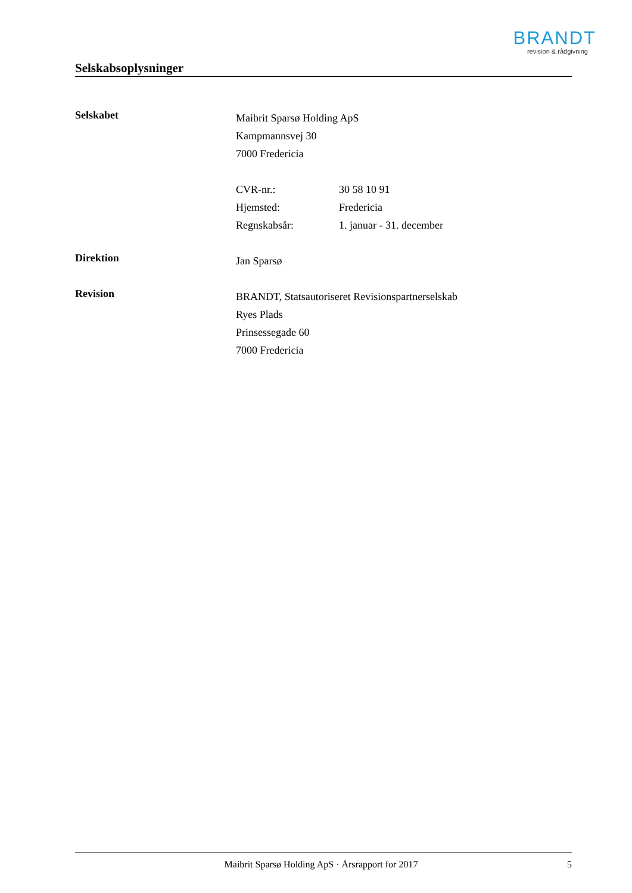BRANDT
revision & rådgivning
Selskabsoplysninger
Selskabet
Maibrit Sparsø Holding ApS
Kampmannsvej 30
7000 Fredericia
CVR-nr.: 30 58 10 91
Hjemsted: Fredericia
Regnskabsår: 1. januar - 31. december
Direktion
Jan Sparsø
Revision
BRANDT, Statsautoriseret Revisionspartnerselskab
Ryes Plads
Prinsessegade 60
7000 Fredericia
Maibrit Sparsø Holding ApS · Årsrapport for 2017
5